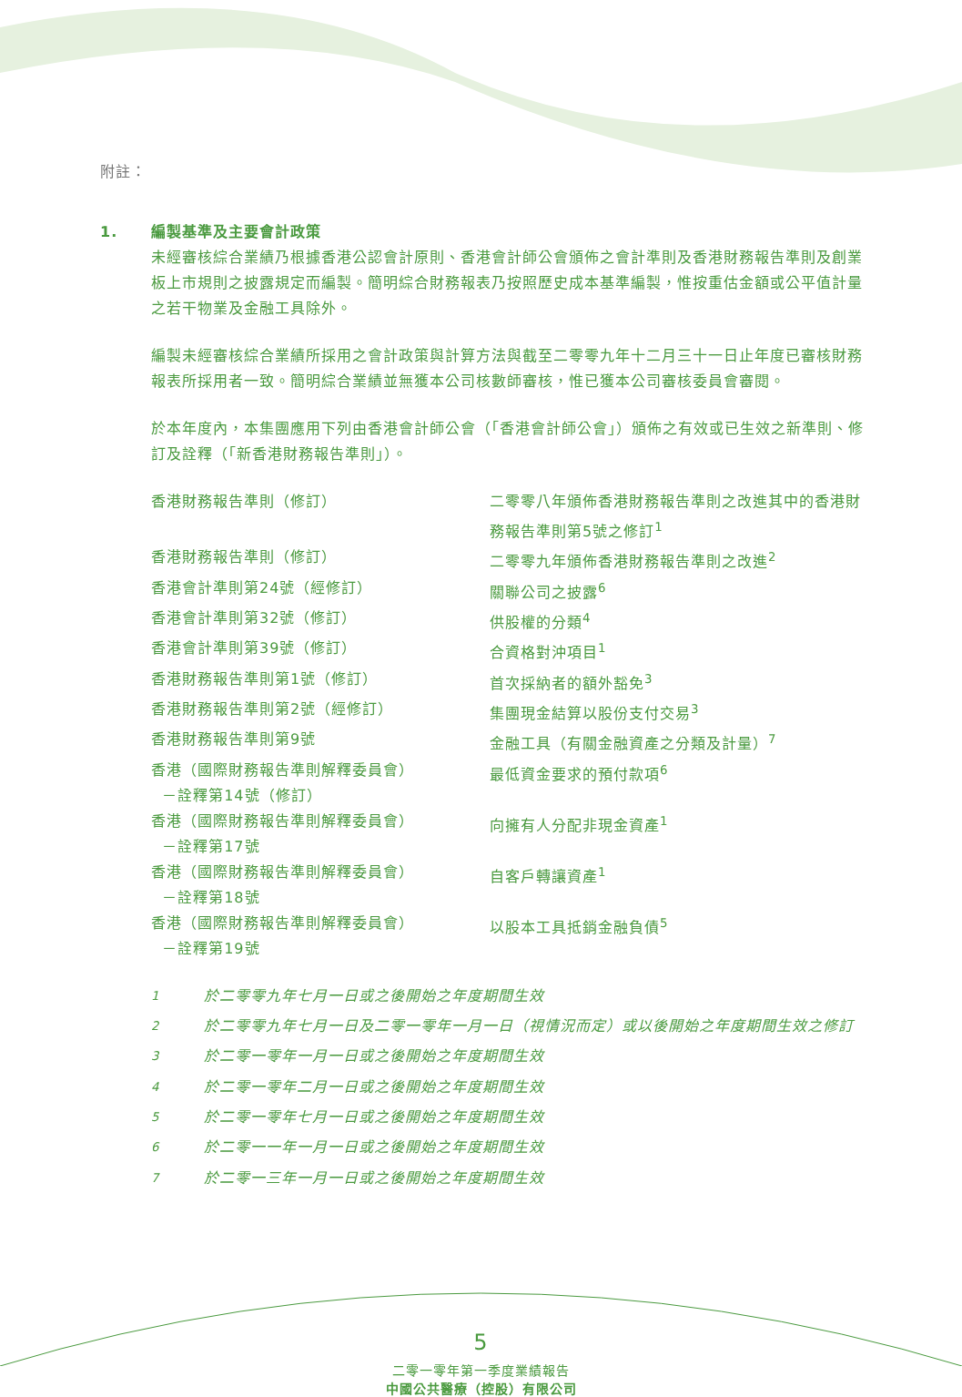附註：
1. 編製基準及主要會計政策
未經審核綜合業績乃根據香港公認會計原則、香港會計師公會頒佈之會計準則及香港財務報告準則及創業板上市規則之披露規定而編製。簡明綜合財務報表乃按照歷史成本基準編製，惟按重估金額或公平值計量之若干物業及金融工具除外。
編製未經審核綜合業績所採用之會計政策與計算方法與截至二零零九年十二月三十一日止年度已審核財務報表所採用者一致。簡明綜合業績並無獲本公司核數師審核，惟已獲本公司審核委員會審閱。
於本年度內，本集團應用下列由香港會計師公會（「香港會計師公會」）頒佈之有效或已生效之新準則、修訂及詮釋（「新香港財務報告準則」）。
| 香港財務報告準則（修訂） | 二零零八年頒佈香港財務報告準則之改進其中的香港財務報告準則第5號之修訂<sup>1</sup> |
| 香港財務報告準則（修訂） | 二零零九年頒佈香港財務報告準則之改進<sup>2</sup> |
| 香港會計準則第24號（經修訂） | 關聯公司之披露<sup>6</sup> |
| 香港會計準則第32號（修訂） | 供股權的分類<sup>4</sup> |
| 香港會計準則第39號（修訂） | 合資格對沖項目<sup>1</sup> |
| 香港財務報告準則第1號（修訂） | 首次採納者的額外豁免<sup>3</sup> |
| 香港財務報告準則第2號（經修訂） | 集團現金結算以股份支付交易<sup>3</sup> |
| 香港財務報告準則第9號 | 金融工具（有關金融資產之分類及計量）<sup>7</sup> |
| 香港（國際財務報告準則解釋委員會） －詮釋第14號（修訂） | 最低資金要求的預付款項<sup>6</sup> |
| 香港（國際財務報告準則解釋委員會） －詮釋第17號 | 向擁有人分配非現金資產<sup>1</sup> |
| 香港（國際財務報告準則解釋委員會） －詮釋第18號 | 自客戶轉讓資產<sup>1</sup> |
| 香港（國際財務報告準則解釋委員會） －詮釋第19號 | 以股本工具抵銷金融負債<sup>5</sup> |
| <sup>1</sup> | 於二零零九年七月一日或之後開始之年度期間生效 |
| <sup>2</sup> | 於二零零九年七月一日及二零一零年一月一日（視情況而定）或以後開始之年度期間生效之修訂 |
| <sup>3</sup> | 於二零一零年一月一日或之後開始之年度期間生效 |
| <sup>4</sup> | 於二零一零年二月一日或之後開始之年度期間生效 |
| <sup>5</sup> | 於二零一零年七月一日或之後開始之年度期間生效 |
| <sup>6</sup> | 於二零一一年一月一日或之後開始之年度期間生效 |
| <sup>7</sup> | 於二零一三年一月一日或之後開始之年度期間生效 |
5
二零一零年第一季度業績報告
中國公共醫療（控股）有限公司